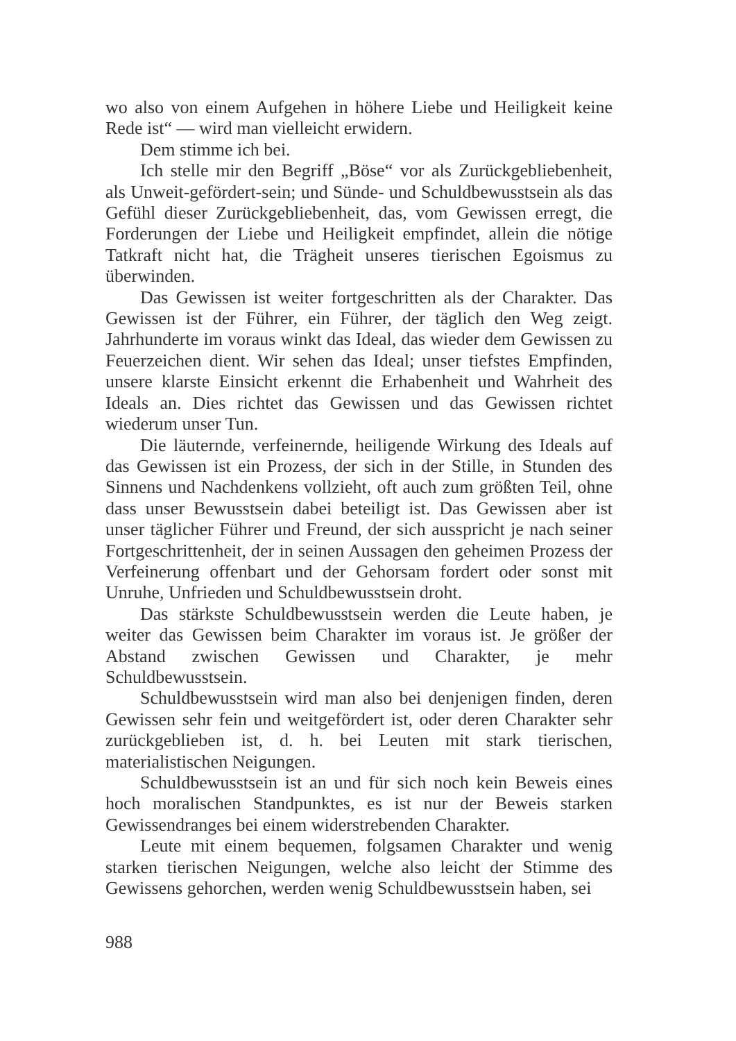wo also von einem Aufgehen in höhere Liebe und Heiligkeit keine Rede ist“ — wird man vielleicht erwidern.
Dem stimme ich bei.
Ich stelle mir den Begriff „Böse“ vor als Zurückgebliebenheit, als Unweit-gefördert-sein; und Sünde- und Schuldbewusstsein als das Gefühl dieser Zurückgebliebenheit, das, vom Gewissen erregt, die Forderungen der Liebe und Heiligkeit empfindet, allein die nötige Tatkraft nicht hat, die Trägheit unseres tierischen Egoismus zu überwinden.
Das Gewissen ist weiter fortgeschritten als der Charakter. Das Gewissen ist der Führer, ein Führer, der täglich den Weg zeigt. Jahrhunderte im voraus winkt das Ideal, das wieder dem Gewissen zu Feuerzeichen dient. Wir sehen das Ideal; unser tiefstes Empfinden, unsere klarste Einsicht erkennt die Erhabenheit und Wahrheit des Ideals an. Dies richtet das Gewissen und das Gewissen richtet wiederum unser Tun.
Die läuternde, verfeinernde, heiligende Wirkung des Ideals auf das Gewissen ist ein Prozess, der sich in der Stille, in Stunden des Sinnens und Nachdenkens vollzieht, oft auch zum größten Teil, ohne dass unser Bewusstsein dabei beteiligt ist. Das Gewissen aber ist unser täglicher Führer und Freund, der sich ausspricht je nach seiner Fortgeschrittenheit, der in seinen Aussagen den geheimen Prozess der Verfeinerung offenbart und der Gehorsam fordert oder sonst mit Unruhe, Unfrieden und Schuldbewusstsein droht.
Das stärkste Schuldbewusstsein werden die Leute haben, je weiter das Gewissen beim Charakter im voraus ist. Je größer der Abstand zwischen Gewissen und Charakter, je mehr Schuldbewusstsein.
Schuldbewusstsein wird man also bei denjenigen finden, deren Gewissen sehr fein und weitgefördert ist, oder deren Charakter sehr zurückgeblieben ist, d. h. bei Leuten mit stark tierischen, materialistischen Neigungen.
Schuldbewusstsein ist an und für sich noch kein Beweis eines hoch moralischen Standpunktes, es ist nur der Beweis starken Gewissendranges bei einem widerstrebenden Charakter.
Leute mit einem bequemen, folgsamen Charakter und wenig starken tierischen Neigungen, welche also leicht der Stimme des Gewissens gehorchen, werden wenig Schuldbewusstsein haben, sei
988